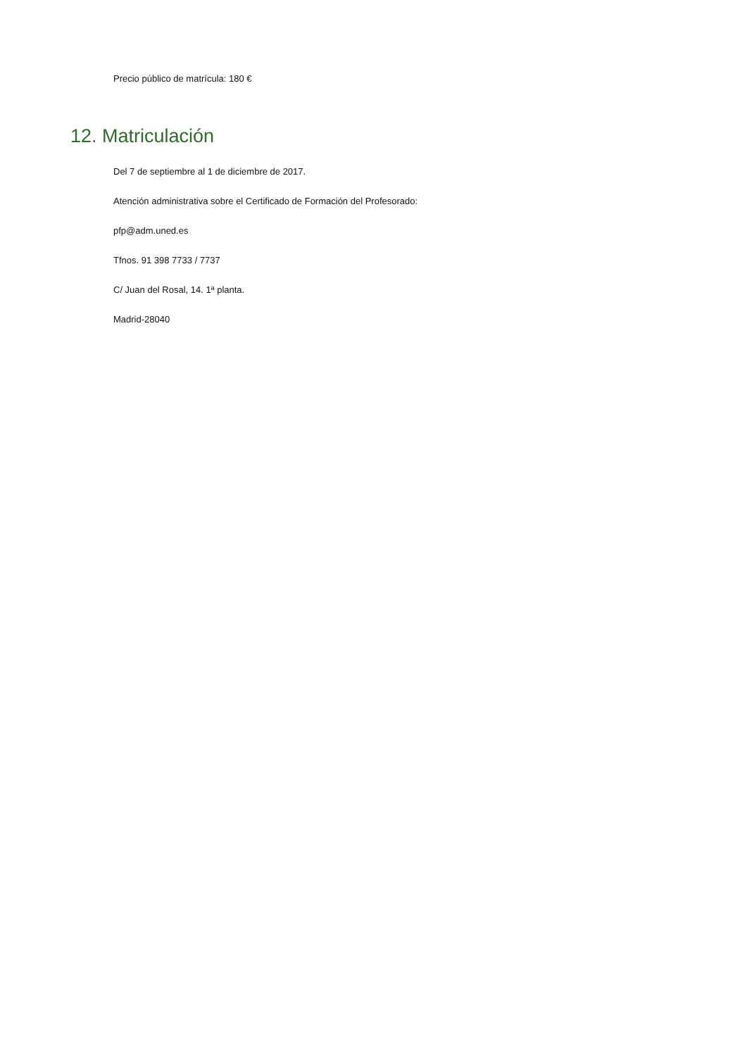Precio público de matrícula: 180 €
12. Matriculación
Del 7 de septiembre al 1 de diciembre de 2017.
Atención administrativa sobre el Certificado de Formación del Profesorado:
pfp@adm.uned.es
Tfnos. 91 398 7733 / 7737
C/ Juan del Rosal, 14. 1ª planta.
Madrid-28040